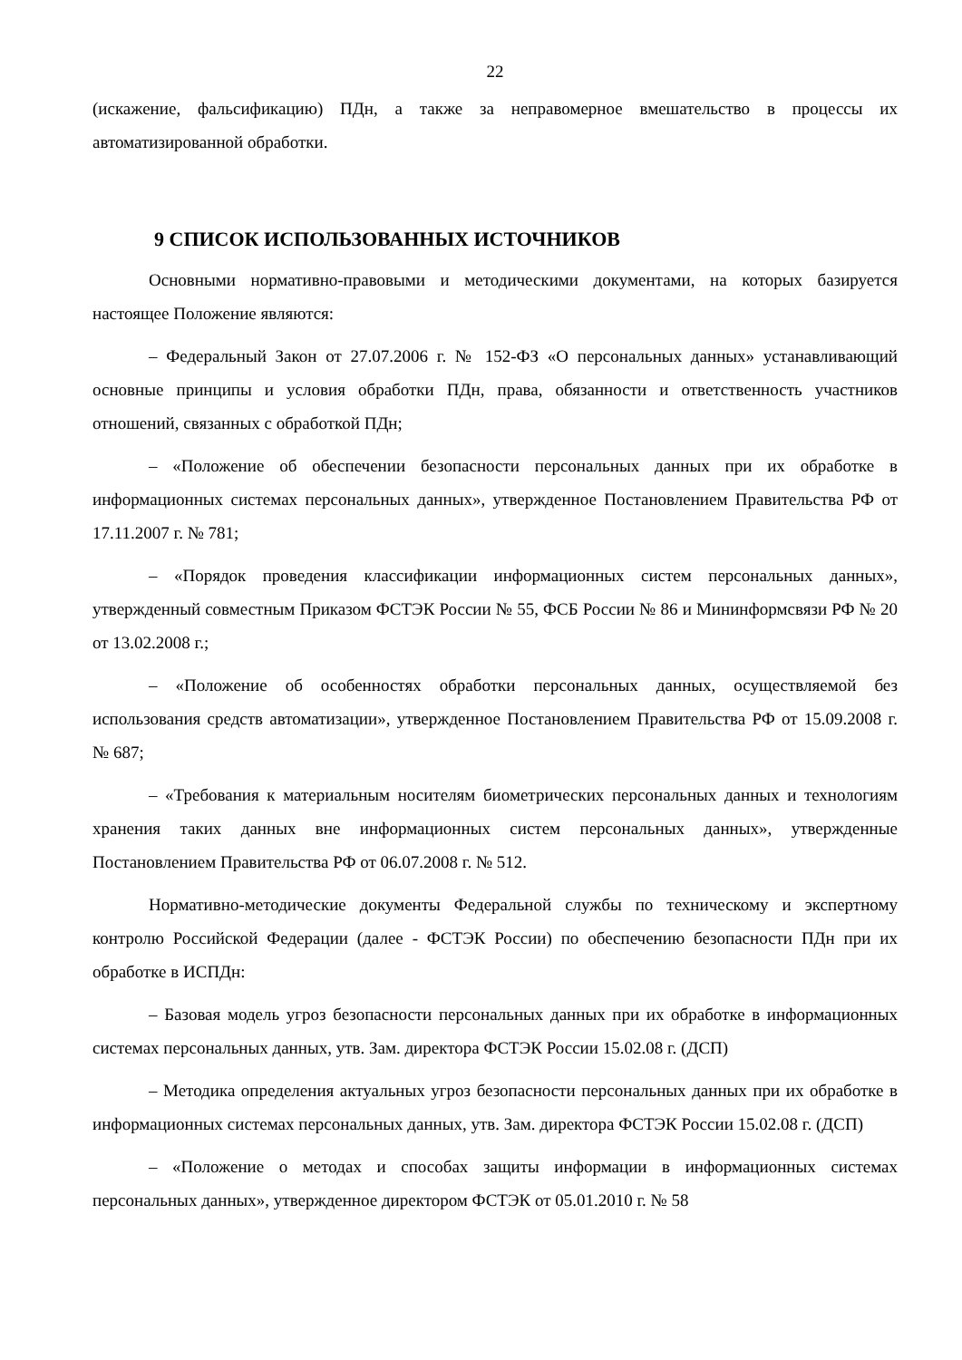22
(искажение, фальсификацию) ПДн, а также за неправомерное вмешательство в процессы их автоматизированной обработки.
9 СПИСОК ИСПОЛЬЗОВАННЫХ ИСТОЧНИКОВ
Основными нормативно-правовыми и методическими документами, на которых базируется настоящее Положение являются:
– Федеральный Закон от 27.07.2006 г. № 152-ФЗ «О персональных данных» устанавливающий основные принципы и условия обработки ПДн, права, обязанности и ответственность участников отношений, связанных с обработкой ПДн;
– «Положение об обеспечении безопасности персональных данных при их обработке в информационных системах персональных данных», утвержденное Постановлением Правительства РФ от 17.11.2007 г. № 781;
– «Порядок проведения классификации информационных систем персональных данных», утвержденный совместным Приказом ФСТЭК России № 55, ФСБ России № 86 и Мининформсвязи РФ № 20 от 13.02.2008 г.;
– «Положение об особенностях обработки персональных данных, осуществляемой без использования средств автоматизации», утвержденное Постановлением Правительства РФ от 15.09.2008 г. № 687;
– «Требования к материальным носителям биометрических персональных данных и технологиям хранения таких данных вне информационных систем персональных данных», утвержденные Постановлением Правительства РФ от 06.07.2008 г. № 512.
Нормативно-методические документы Федеральной службы по техническому и экспертному контролю Российской Федерации (далее - ФСТЭК России) по обеспечению безопасности ПДн при их обработке в ИСПДн:
– Базовая модель угроз безопасности персональных данных при их обработке в информационных системах персональных данных, утв. Зам. директора ФСТЭК России 15.02.08 г. (ДСП)
– Методика определения актуальных угроз безопасности персональных данных при их обработке в информационных системах персональных данных, утв. Зам. директора ФСТЭК России 15.02.08 г. (ДСП)
– «Положение о методах и способах защиты информации в информационных системах персональных данных», утвержденное директором ФСТЭК от 05.01.2010 г. № 58